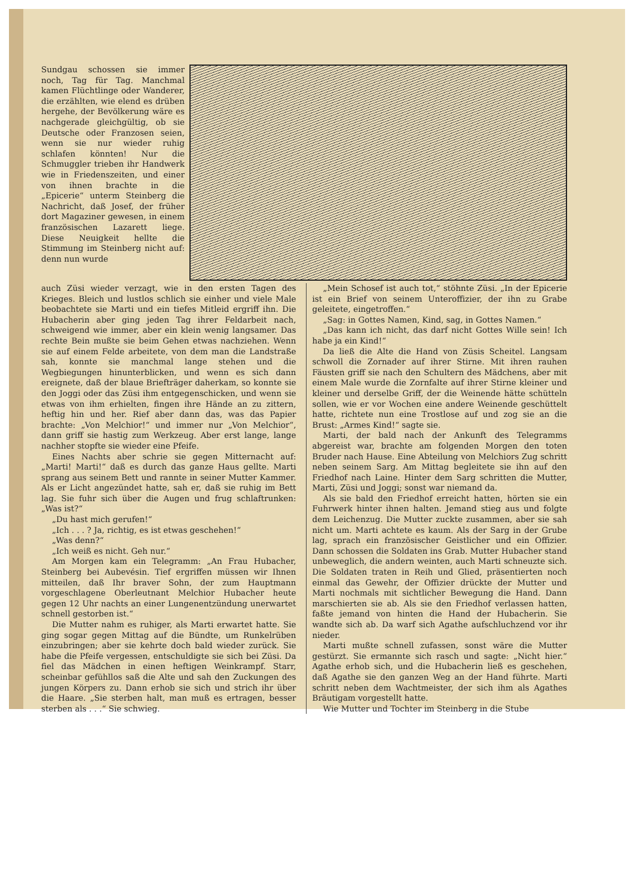Sundgau schossen sie immer noch, Tag für Tag. Manchmal kamen Flüchtlinge oder Wanderer, die erzählten, wie elend es drüben hergehe, der Bevölkerung wäre es nachgerade gleichgültig, ob sie Deutsche oder Franzosen seien, wenn sie nur wieder ruhig schlafen könnten! Nur die Schmuggler trieben ihr Handwerk wie in Friedenszeiten, und einer von ihnen brachte in die „Epicerie“ unterm Steinberg die Nachricht, daß Josef, der früher dort Magaziner gewesen, in einem französischen Lazarett liege. Diese Neuigkeit hellte die Stimmung im Steinberg nicht auf: denn nun wurde
auch Züsi wieder verzagt, wie in den ersten Tagen des Krieges. Bleich und lustlos schlich sie einher und viele Male beobachtete sie Marti und ein tiefes Mitleid ergriff ihn. Die Hubacherin aber ging jeden Tag ihrer Feldarbeit nach, schweigend wie immer, aber ein klein wenig langsamer. Das rechte Bein mußte sie beim Gehen etwas nachziehen. Wenn sie auf einem Felde arbeitete, von dem man die Landstraße sah, konnte sie manchmal lange stehen und die Wegbiegungen hinunterblicken, und wenn es sich dann ereignete, daß der blaue Briefträger daherkam, so konnte sie den Joggi oder das Züsi ihm entgegenschicken, und wenn sie etwas von ihm erhielten, fingen ihre Hände an zu zittern, heftig hin und her. Rief aber dann das, was das Papier brachte: „Von Melchior!“ und immer nur „Von Melchior“, dann griff sie hastig zum Werkzeug. Aber erst lange, lange nachher stopfte sie wieder eine Pfeife.
Eines Nachts aber schrie sie gegen Mitternacht auf: „Marti! Marti!“ daß es durch das ganze Haus gellte. Marti sprang aus seinem Bett und rannte in seiner Mutter Kammer. Als er Licht angezündet hatte, sah er, daß sie ruhig im Bett lag. Sie fuhr sich über die Augen und frug schlaftrunken: „Was ist?“
„Du hast mich gerufen!“
„Ich . . . ? Ja, richtig, es ist etwas geschehen!“
„Was denn?“
„Ich weiß es nicht. Geh nur.“
Am Morgen kam ein Telegramm: „An Frau Hubacher, Steinberg bei Aubevésin. Tief ergriffen müssen wir Ihnen mitteilen, daß Ihr braver Sohn, der zum Hauptmann vorgeschlagene Oberleutnant Melchior Hubacher heute gegen 12 Uhr nachts an einer Lungenentzündung unerwartet schnell gestorben ist.“
Die Mutter nahm es ruhiger, als Marti erwartet hatte. Sie ging sogar gegen Mittag auf die Bündte, um Runkelrüben einzubringen; aber sie kehrte doch bald wieder zurück. Sie habe die Pfeife vergessen, entschuldigte sie sich bei Züsi. Da fiel das Mädchen in einen heftigen Weinkrampf. Starr, scheinbar gefühllos saß die Alte und sah den Zuckungen des jungen Körpers zu. Dann erhob sie sich und strich ihr über die Haare. „Sie sterben halt, man muß es ertragen, besser sterben als . . .“ Sie schwieg.
„Mein Schosef ist auch tot,“ stöhnte Züsi. „In der Epicerie ist ein Brief von seinem Unteroffizier, der ihn zu Grabe geleitete, eingetroffen.“
„Sag: in Gottes Namen, Kind, sag, in Gottes Namen.“
„Das kann ich nicht, das darf nicht Gottes Wille sein! Ich habe ja ein Kind!“
Da ließ die Alte die Hand von Züsis Scheitel. Langsam schwoll die Zornader auf ihrer Stirne. Mit ihren rauhen Fäusten griff sie nach den Schultern des Mädchens, aber mit einem Male wurde die Zornfalte auf ihrer Stirne kleiner und kleiner und derselbe Griff, der die Weinende hätte schütteln sollen, wie er vor Wochen eine andere Weinende geschüttelt hatte, richtete nun eine Trostlose auf und zog sie an die Brust: „Armes Kind!“ sagte sie.
Marti, der bald nach der Ankunft des Telegramms abgereist war, brachte am folgenden Morgen den toten Bruder nach Hause. Eine Abteilung von Melchiors Zug schritt neben seinem Sarg. Am Mittag begleitete sie ihn auf den Friedhof nach Laine. Hinter dem Sarg schritten die Mutter, Marti, Züsi und Joggi; sonst war niemand da.
Als sie bald den Friedhof erreicht hatten, hörten sie ein Fuhrwerk hinter ihnen halten. Jemand stieg aus und folgte dem Leichenzug. Die Mutter zuckte zusammen, aber sie sah nicht um. Marti achtete es kaum. Als der Sarg in der Grube lag, sprach ein französischer Geistlicher und ein Offizier. Dann schossen die Soldaten ins Grab. Mutter Hubacher stand unbeweglich, die andern weinten, auch Marti schneuzte sich. Die Soldaten traten in Reih und Glied, präsentierten noch einmal das Gewehr, der Offizier drückte der Mutter und Marti nochmals mit sichtlicher Bewegung die Hand. Dann marschierten sie ab. Als sie den Friedhof verlassen hatten, faßte jemand von hinten die Hand der Hubacherin. Sie wandte sich ab. Da warf sich Agathe aufschluchzend vor ihr nieder.
Marti mußte schnell zufassen, sonst wäre die Mutter gestürzt. Sie ermannte sich rasch und sagte: „Nicht hier.“ Agathe erhob sich, und die Hubacherin ließ es geschehen, daß Agathe sie den ganzen Weg an der Hand führte. Marti schritt neben dem Wachtmeister, der sich ihm als Agathes Bräutigam vorgestellt hatte.
Wie Mutter und Tochter im Steinberg in die Stube